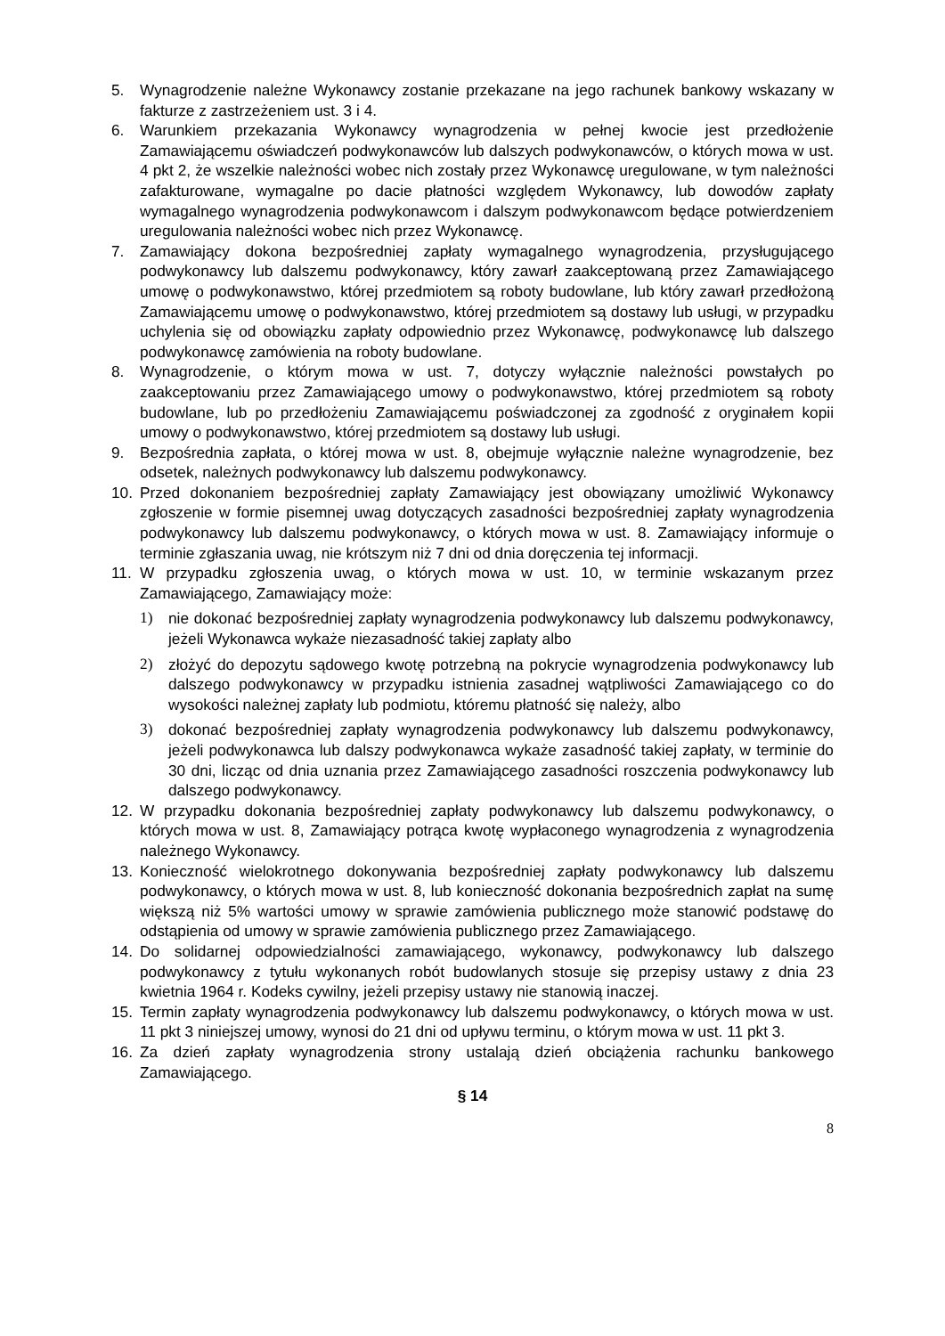5. Wynagrodzenie należne Wykonawcy zostanie przekazane na jego rachunek bankowy wskazany w fakturze z zastrzeżeniem ust. 3 i 4.
6. Warunkiem przekazania Wykonawcy wynagrodzenia w pełnej kwocie jest przedłożenie Zamawiającemu oświadczeń podwykonawców lub dalszych podwykonawców, o których mowa w ust. 4 pkt 2, że wszelkie należności wobec nich zostały przez Wykonawcę uregulowane, w tym należności zafakturowane, wymagalne po dacie płatności względem Wykonawcy, lub dowodów zapłaty wymagalnego wynagrodzenia podwykonawcom i dalszym podwykonawcom będące potwierdzeniem uregulowania należności wobec nich przez Wykonawcę.
7. Zamawiający dokona bezpośredniej zapłaty wymagalnego wynagrodzenia, przysługującego podwykonawcy lub dalszemu podwykonawcy, który zawarł zaakceptowaną przez Zamawiającego umowę o podwykonawstwo, której przedmiotem są roboty budowlane, lub który zawarł przedłożoną Zamawiającemu umowę o podwykonawstwo, której przedmiotem są dostawy lub usługi, w przypadku uchylenia się od obowiązku zapłaty odpowiednio przez Wykonawcę, podwykonawcę lub dalszego podwykonawcę zamówienia na roboty budowlane.
8. Wynagrodzenie, o którym mowa w ust. 7, dotyczy wyłącznie należności powstałych po zaakceptowaniu przez Zamawiającego umowy o podwykonawstwo, której przedmiotem są roboty budowlane, lub po przedłożeniu Zamawiającemu poświadczonej za zgodność z oryginałem kopii umowy o podwykonawstwo, której przedmiotem są dostawy lub usługi.
9. Bezpośrednia zapłata, o której mowa w ust. 8, obejmuje wyłącznie należne wynagrodzenie, bez odsetek, należnych podwykonawcy lub dalszemu podwykonawcy.
10. Przed dokonaniem bezpośredniej zapłaty Zamawiający jest obowiązany umożliwić Wykonawcy zgłoszenie w formie pisemnej uwag dotyczących zasadności bezpośredniej zapłaty wynagrodzenia podwykonawcy lub dalszemu podwykonawcy, o których mowa w ust. 8. Zamawiający informuje o terminie zgłaszania uwag, nie krótszym niż 7 dni od dnia doręczenia tej informacji.
11. W przypadku zgłoszenia uwag, o których mowa w ust. 10, w terminie wskazanym przez Zamawiającego, Zamawiający może:
1) nie dokonać bezpośredniej zapłaty wynagrodzenia podwykonawcy lub dalszemu podwykonawcy, jeżeli Wykonawca wykaże niezasadność takiej zapłaty albo
2) złożyć do depozytu sądowego kwotę potrzebną na pokrycie wynagrodzenia podwykonawcy lub dalszego podwykonawcy w przypadku istnienia zasadnej wątpliwości Zamawiającego co do wysokości należnej zapłaty lub podmiotu, któremu płatność się należy, albo
3) dokonać bezpośredniej zapłaty wynagrodzenia podwykonawcy lub dalszemu podwykonawcy, jeżeli podwykonawca lub dalszy podwykonawca wykaże zasadność takiej zapłaty, w terminie do 30 dni, licząc od dnia uznania przez Zamawiającego zasadności roszczenia podwykonawcy lub dalszego podwykonawcy.
12. W przypadku dokonania bezpośredniej zapłaty podwykonawcy lub dalszemu podwykonawcy, o których mowa w ust. 8, Zamawiający potrąca kwotę wypłaconego wynagrodzenia z wynagrodzenia należnego Wykonawcy.
13. Konieczność wielokrotnego dokonywania bezpośredniej zapłaty podwykonawcy lub dalszemu podwykonawcy, o których mowa w ust. 8, lub konieczność dokonania bezpośrednich zapłat na sumę większą niż 5% wartości umowy w sprawie zamówienia publicznego może stanowić podstawę do odstąpienia od umowy w sprawie zamówienia publicznego przez Zamawiającego.
14. Do solidarnej odpowiedzialności zamawiającego, wykonawcy, podwykonawcy lub dalszego podwykonawcy z tytułu wykonanych robót budowlanych stosuje się przepisy ustawy z dnia 23 kwietnia 1964 r. Kodeks cywilny, jeżeli przepisy ustawy nie stanowią inaczej.
15. Termin zapłaty wynagrodzenia podwykonawcy lub dalszemu podwykonawcy, o których mowa w ust. 11 pkt 3 niniejszej umowy, wynosi do 21 dni od upływu terminu, o którym mowa w ust. 11 pkt 3.
16. Za dzień zapłaty wynagrodzenia strony ustalają dzień obciążenia rachunku bankowego Zamawiającego.
§ 14
8